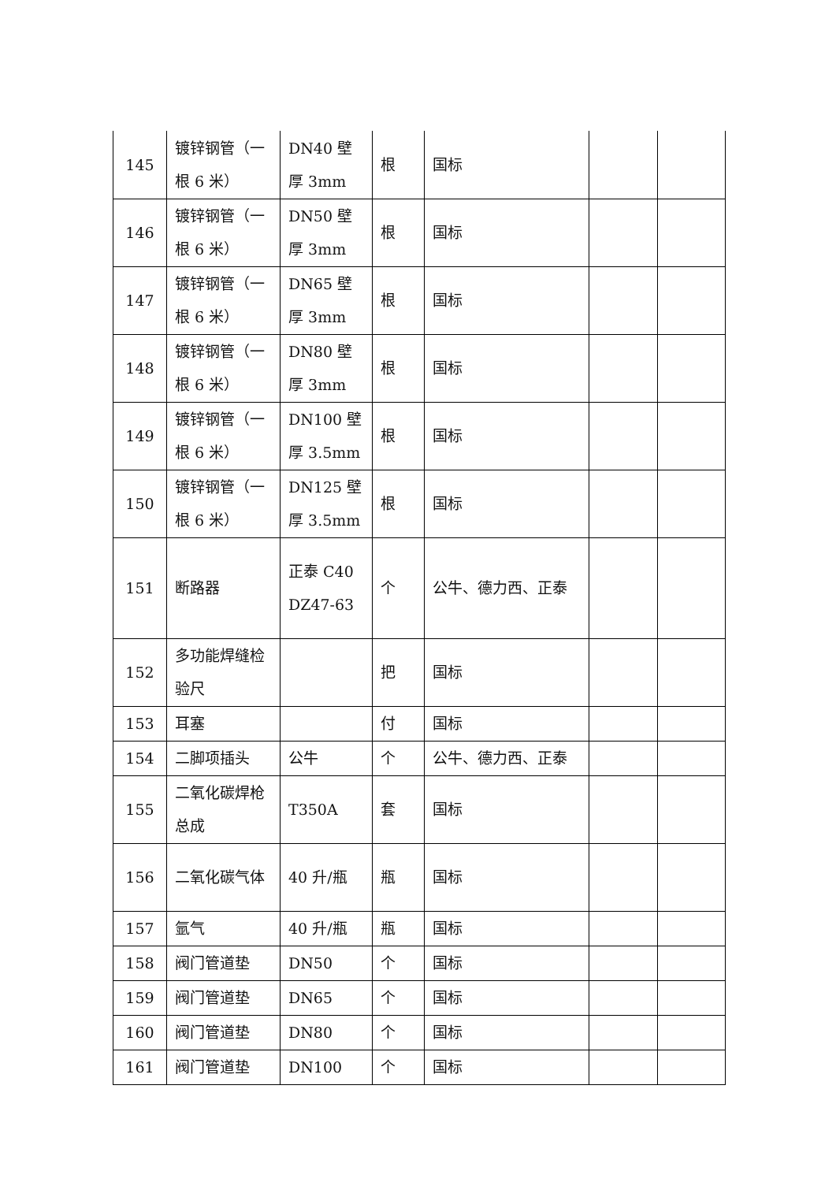| 145 | 镀锌钢管（一根 6 米） | DN40 壁厚 3mm | 根 | 国标 | | |
| 146 | 镀锌钢管（一根 6 米） | DN50 壁厚 3mm | 根 | 国标 | | |
| 147 | 镀锌钢管（一根 6 米） | DN65 壁厚 3mm | 根 | 国标 | | |
| 148 | 镀锌钢管（一根 6 米） | DN80 壁厚 3mm | 根 | 国标 | | |
| 149 | 镀锌钢管（一根 6 米） | DN100 壁厚 3.5mm | 根 | 国标 | | |
| 150 | 镀锌钢管（一根 6 米） | DN125 壁厚 3.5mm | 根 | 国标 | | |
| 151 | 断路器 | 正泰 C40DZ47-63 | 个 | 公牛、德力西、正泰 | | |
| 152 | 多功能焊缝检验尺 | | 把 | 国标 | | |
| 153 | 耳塞 | | 付 | 国标 | | |
| 154 | 二脚项插头 | 公牛 | 个 | 公牛、德力西、正泰 | | |
| 155 | 二氧化碳焊枪总成 | T350A | 套 | 国标 | | |
| 156 | 二氧化碳气体 | 40 升/瓶 | 瓶 | 国标 | | |
| 157 | 氩气 | 40 升/瓶 | 瓶 | 国标 | | |
| 158 | 阀门管道垫 | DN50 | 个 | 国标 | | |
| 159 | 阀门管道垫 | DN65 | 个 | 国标 | | |
| 160 | 阀门管道垫 | DN80 | 个 | 国标 | | |
| 161 | 阀门管道垫 | DN100 | 个 | 国标 | | |